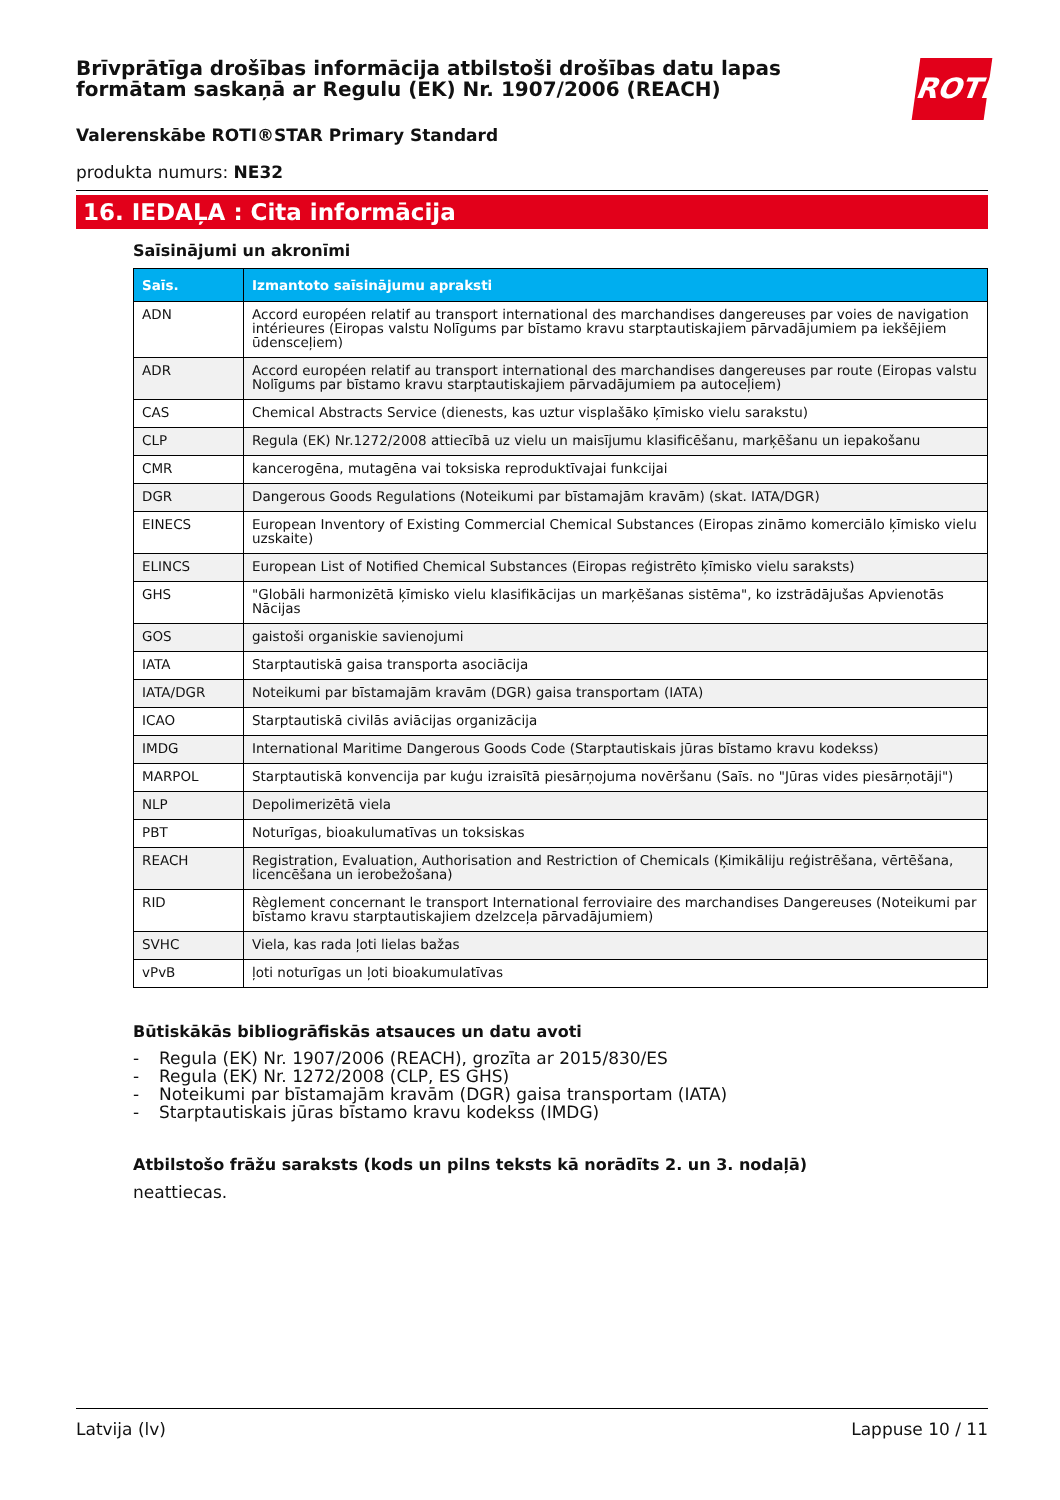ROTH
Brīvprātīga drošības informācija atbilstoši drošības datu lapas formātam saskaņā ar Regulu (EK) Nr. 1907/2006 (REACH)
Valerenskābe ROTI®STAR Primary Standard
produkta numurs: NE32
16. IEDAĻA : Cita informācija
Saīsinājumi un akronīmi
| Saīs. | Izmantoto saīsinājumu apraksti |
| --- | --- |
| ADN | Accord européen relatif au transport international des marchandises dangereuses par voies de navigation intérieures (Eiropas valstu Nolīgums par bīstamo kravu starptautiskajiem pārvadājumiem pa iekšējiem ūdensceļiem) |
| ADR | Accord européen relatif au transport international des marchandises dangereuses par route (Eiropas valstu Nolīgums par bīstamo kravu starptautiskajiem pārvadājumiem pa autoceļiem) |
| CAS | Chemical Abstracts Service (dienests, kas uztur visplašāko ķīmisko vielu sarakstu) |
| CLP | Regula (EK) Nr.1272/2008 attiecībā uz vielu un maisījumu klasificēšanu, marķēšanu un iepakošanu |
| CMR | kancerogēna, mutagēna vai toksiska reproduktīvajai funkcijai |
| DGR | Dangerous Goods Regulations (Noteikumi par bīstamajām kravām) (skat. IATA/DGR) |
| EINECS | European Inventory of Existing Commercial Chemical Substances (Eiropas zināmo komerciālo ķīmisko vielu uzskaite) |
| ELINCS | European List of Notified Chemical Substances (Eiropas reģistrēto ķīmisko vielu saraksts) |
| GHS | "Globāli harmonizētā ķīmisko vielu klasifikācijas un marķēšanas sistēma", ko izstrādājušas Apvienotās Nācijas |
| GOS | gaistoši organiskie savienojumi |
| IATA | Starptautiskā gaisa transporta asociācija |
| IATA/DGR | Noteikumi par bīstamajām kravām (DGR) gaisa transportam (IATA) |
| ICAO | Starptautiskā civilās aviācijas organizācija |
| IMDG | International Maritime Dangerous Goods Code (Starptautiskais jūras bīstamo kravu kodekss) |
| MARPOL | Starptautiskā konvencija par kuģu izraisītā piesārņojuma novēršanu (Saīs. no "Jūras vides piesārņotāji") |
| NLP | Depolimerizētā viela |
| PBT | Noturīgas, bioakulumatīvas un toksiskas |
| REACH | Registration, Evaluation, Authorisation and Restriction of Chemicals (Ķimikāliju reģistrēšana, vērtēšana, licencēšana un ierobežošana) |
| RID | Règlement concernant le transport International ferroviaire des marchandises Dangereuses (Noteikumi par bīstamo kravu starptautiskajiem dzelzceļa pārvadājumiem) |
| SVHC | Viela, kas rada ļoti lielas bažas |
| vPvB | ļoti noturīgas un ļoti bioakumulatīvas |
Būtiskākās bibliogrāfiskās atsauces un datu avoti
- Regula (EK) Nr. 1907/2006 (REACH), grozīta ar 2015/830/ES
- Regula (EK) Nr. 1272/2008 (CLP, ES GHS)
- Noteikumi par bīstamajām kravām (DGR) gaisa transportam (IATA)
- Starptautiskais jūras bīstamo kravu kodekss (IMDG)
Atbilstošo frāžu saraksts (kods un pilns teksts kā norādīts 2. un 3. nodaļā)
neattiecas.
Latvija (lv) Lappuse 10 / 11